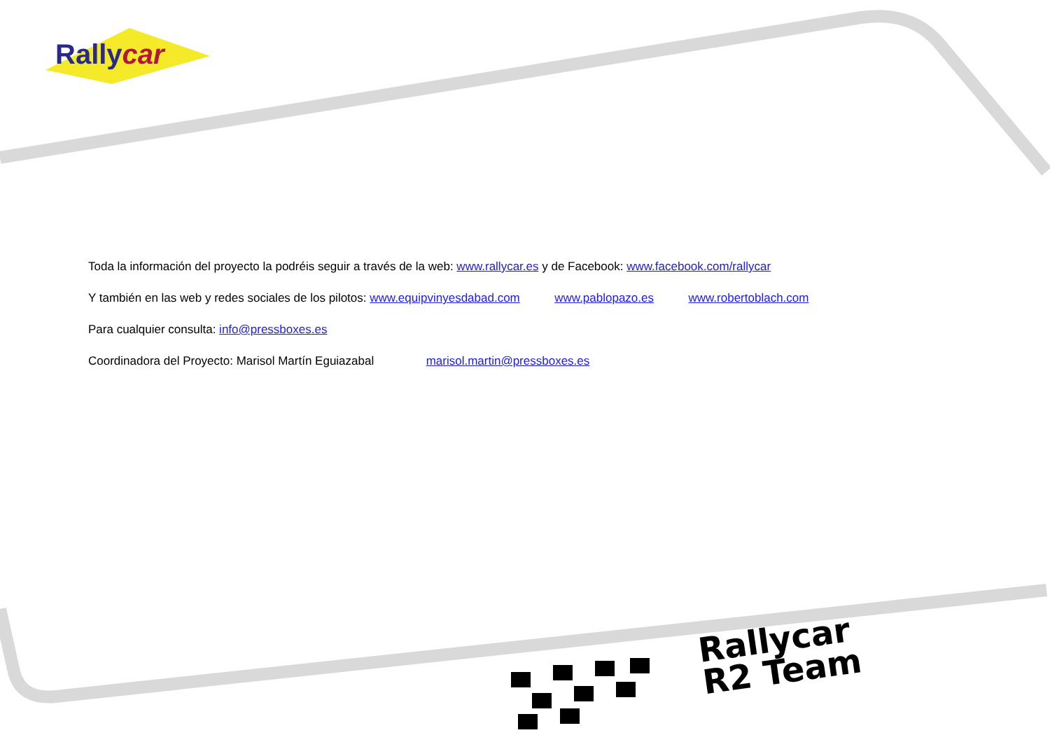Rallycar
Toda la información del proyecto la podréis seguir a través de la web: www.rallycar.es y de Facebook: www.facebook.com/rallycar
Y también en las web y redes sociales de los pilotos: www.equipvinyesdabad.com www.pablopazo.es www.robertoblach.com
Para cualquier consulta: info@pressboxes.es
Coordinadora del Proyecto: Marisol Martín Eguiazabal marisol.martin@pressboxes.es
Rallycar
R2 Team